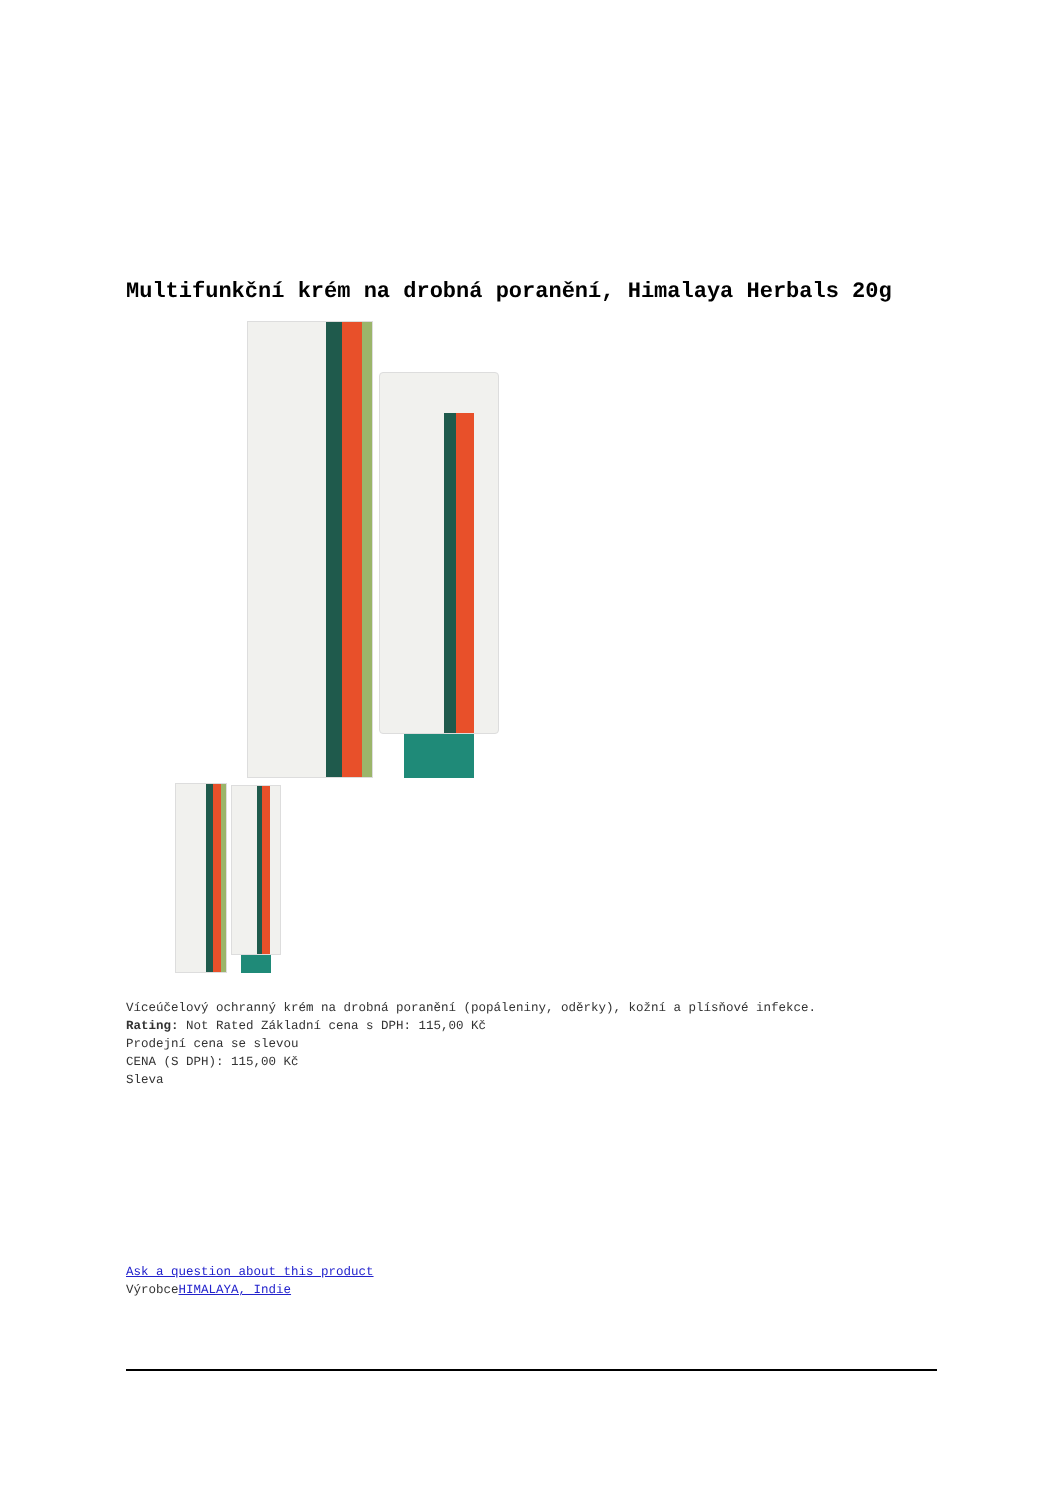Multifunkční krém na drobná poranění, Himalaya Herbals 20g
Víceúčelový ochranný krém na drobná poranění (popáleniny, oděrky), kožní a plísňové infekce.
Rating: Not Rated Základní cena s DPH: 115,00 Kč
Prodejní cena se slevou
CENA (S DPH): 115,00 Kč
Sleva
Ask a question about this product
VýrobceHIMALAYA, Indie